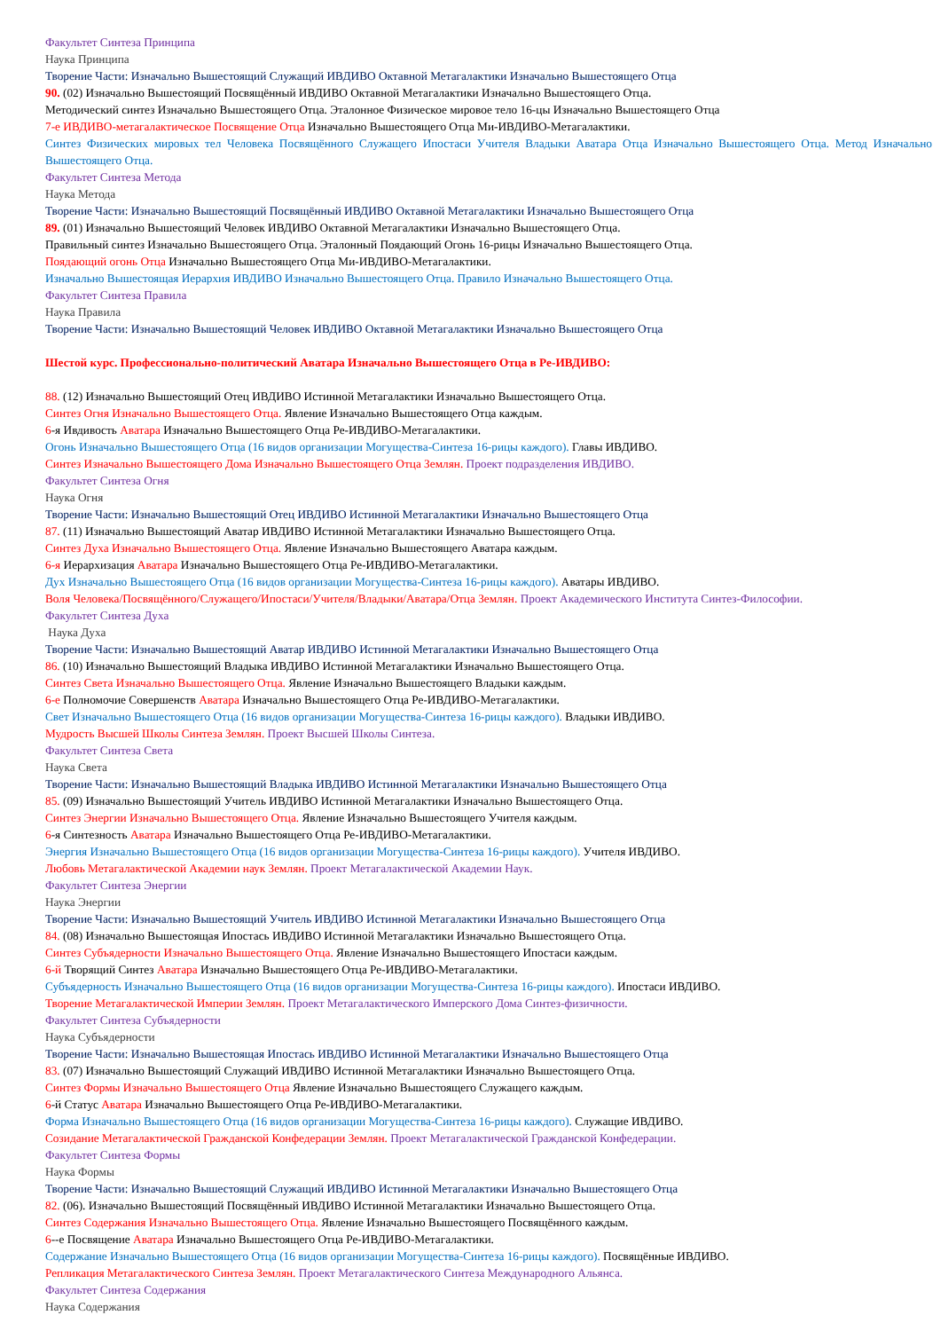Факультет Синтеза Принципа
Наука Принципа
Творение Части: Изначально Вышестоящий Служащий ИВДИВО Октавной Метагалактики Изначально Вышестоящего Отца
90. (02) Изначально Вышестоящий Посвящённый ИВДИВО Октавной Метагалактики Изначально Вышестоящего Отца.
Методический синтез Изначально Вышестоящего Отца. Эталонное Физическое мировое тело 16-цы Изначально Вышестоящего Отца
7-е ИВДИВО-метагалактическое Посвящение Отца Изначально Вышестоящего Отца Ми-ИВДИВО-Метагалактики.
Синтез Физических мировых тел Человека Посвящённого Служащего Ипостаси Учителя Владыки Аватара Отца Изначально Вышестоящего Отца. Метод Изначально Вышестоящего Отца.
Факультет Синтеза Метода
Наука Метода
Творение Части: Изначально Вышестоящий Посвящённый ИВДИВО Октавной Метагалактики Изначально Вышестоящего Отца
89. (01) Изначально Вышестоящий Человек ИВДИВО Октавной Метагалактики Изначально Вышестоящего Отца.
Правильный синтез Изначально Вышестоящего Отца. Эталонный Поядающий Огонь 16-рицы Изначально Вышестоящего Отца.
Поядающий огонь Отца Изначально Вышестоящего Отца Ми-ИВДИВО-Метагалактики.
Изначально Вышестоящая Иерархия ИВДИВО Изначально Вышестоящего Отца. Правило Изначально Вышестоящего Отца.
Факультет Синтеза Правила
Наука Правила
Творение Части: Изначально Вышестоящий Человек ИВДИВО Октавной Метагалактики Изначально Вышестоящего Отца
Шестой курс. Профессионально-политический Аватара Изначально Вышестоящего Отца в Ре-ИВДИВО:
88. (12) Изначально Вышестоящий Отец ИВДИВО Истинной Метагалактики Изначально Вышестоящего Отца.
Синтез Огня Изначально Вышестоящего Отца. Явление Изначально Вышестоящего Отца каждым.
6-я Ивдивость Аватара Изначально Вышестоящего Отца Ре-ИВДИВО-Метагалактики.
Огонь Изначально Вышестоящего Отца (16 видов организации Могущества-Синтеза 16-рицы каждого). Главы ИВДИВО.
Синтез Изначально Вышестоящего Дома Изначально Вышестоящего Отца Землян. Проект подразделения ИВДИВО.
Факультет Синтеза Огня
Наука Огня
Творение Части: Изначально Вышестоящий Отец ИВДИВО Истинной Метагалактики Изначально Вышестоящего Отца
87. (11) Изначально Вышестоящий Аватар ИВДИВО Истинной Метагалактики Изначально Вышестоящего Отца.
Синтез Духа Изначально Вышестоящего Отца. Явление Изначально Вышестоящего Аватара каждым.
6-я Иерархизация Аватара Изначально Вышестоящего Отца Ре-ИВДИВО-Метагалактики.
Дух Изначально Вышестоящего Отца (16 видов организации Могущества-Синтеза 16-рицы каждого). Аватары ИВДИВО.
Воля Человека/Посвящённого/Служащего/Ипостаси/Учителя/Владыки/Аватара/Отца Землян. Проект Академического Института Синтез-Философии.
Факультет Синтеза Духа
Наука Духа
Творение Части: Изначально Вышестоящий Аватар ИВДИВО Истинной Метагалактики Изначально Вышестоящего Отца
86. (10) Изначально Вышестоящий Владыка ИВДИВО Истинной Метагалактики Изначально Вышестоящего Отца.
Синтез Света Изначально Вышестоящего Отца. Явление Изначально Вышестоящего Владыки каждым.
6-е Полномочие Совершенств Аватара Изначально Вышестоящего Отца Ре-ИВДИВО-Метагалактики.
Свет Изначально Вышестоящего Отца (16 видов организации Могущества-Синтеза 16-рицы каждого). Владыки ИВДИВО.
Мудрость Высшей Школы Синтеза Землян. Проект Высшей Школы Синтеза.
Факультет Синтеза Света
Наука Света
Творение Части: Изначально Вышестоящий Владыка ИВДИВО Истинной Метагалактики Изначально Вышестоящего Отца
85. (09) Изначально Вышестоящий Учитель ИВДИВО Истинной Метагалактики Изначально Вышестоящего Отца.
Синтез Энергии Изначально Вышестоящего Отца. Явление Изначально Вышестоящего Учителя каждым.
6-я Синтезность Аватара Изначально Вышестоящего Отца Ре-ИВДИВО-Метагалактики.
Энергия Изначально Вышестоящего Отца (16 видов организации Могущества-Синтеза 16-рицы каждого). Учителя ИВДИВО.
Любовь Метагалактической Академии наук Землян. Проект Метагалактической Академии Наук.
Факультет Синтеза Энергии
Наука Энергии
Творение Части: Изначально Вышестоящий Учитель ИВДИВО Истинной Метагалактики Изначально Вышестоящего Отца
84. (08) Изначально Вышестоящая Ипостась ИВДИВО Истинной Метагалактики Изначально Вышестоящего Отца.
Синтез Субъядерности Изначально Вышестоящего Отца. Явление Изначально Вышестоящего Ипостаси каждым.
6-й Творящий Синтез Аватара Изначально Вышестоящего Отца Ре-ИВДИВО-Метагалактики.
Субъядерность Изначально Вышестоящего Отца (16 видов организации Могущества-Синтеза 16-рицы каждого). Ипостаси ИВДИВО.
Творение Метагалактической Империи Землян. Проект Метагалактического Имперского Дома Синтез-физичности.
Факультет Синтеза Субъядерности
Наука Субъядерности
Творение Части: Изначально Вышестоящая Ипостась ИВДИВО Истинной Метагалактики Изначально Вышестоящего Отца
83. (07) Изначально Вышестоящий Служащий ИВДИВО Истинной Метагалактики Изначально Вышестоящего Отца.
Синтез Формы Изначально Вышестоящего Отца Явление Изначально Вышестоящего Служащего каждым.
6-й Статус Аватара Изначально Вышестоящего Отца Ре-ИВДИВО-Метагалактики.
Форма Изначально Вышестоящего Отца (16 видов организации Могущества-Синтеза 16-рицы каждого). Служащие ИВДИВО.
Созидание Метагалактической Гражданской Конфедерации Землян. Проект Метагалактической Гражданской Конфедерации.
Факультет Синтеза Формы
Наука Формы
Творение Части: Изначально Вышестоящий Служащий ИВДИВО Истинной Метагалактики Изначально Вышестоящего Отца
82. (06). Изначально Вышестоящий Посвящённый ИВДИВО Истинной Метагалактики Изначально Вышестоящего Отца.
Синтез Содержания Изначально Вышестоящего Отца. Явление Изначально Вышестоящего Посвящённого каждым.
6--е Посвящение Аватара Изначально Вышестоящего Отца Ре-ИВДИВО-Метагалактики.
Содержание Изначально Вышестоящего Отца (16 видов организации Могущества-Синтеза 16-рицы каждого). Посвящённые ИВДИВО.
Репликация Метагалактического Синтеза Землян. Проект Метагалактического Синтеза Международного Альянса.
Факультет Синтеза Содержания
Наука Содержания